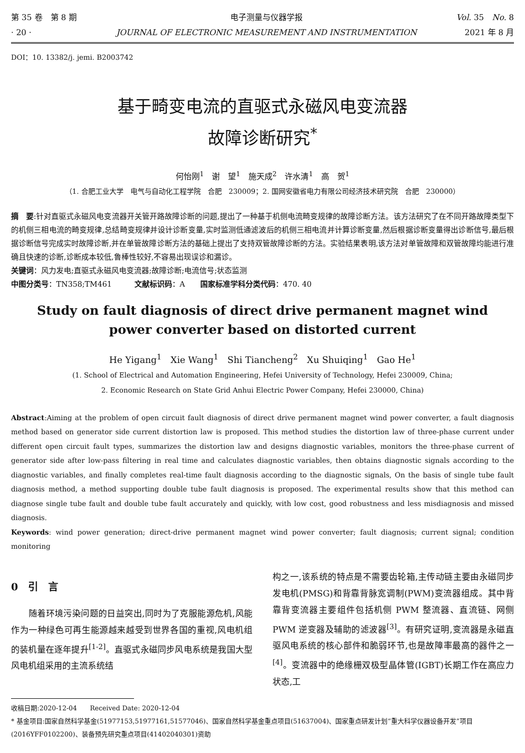第 35 卷　第 8 期
· 20 ·
电子测量与仪器学报
JOURNAL OF ELECTRONIC MEASUREMENT AND INSTRUMENTATION
Vol. 35　No. 8
2021 年 8 月
DOI：10. 13382/j. jemi. B2003742
基于畸变电流的直驱式永磁风电变流器
故障诊断研究<sup>*</sup>
何怡刚<sup>1</sup>　谢　望<sup>1</sup>　施天成<sup>2</sup>　许水清<sup>1</sup>　高　贺<sup>1</sup>
（1. 合肥工业大学　电气与自动化工程学院　合肥　230009；2. 国网安徽省电力有限公司经济技术研究院　合肥　230000）
摘　要:针对直驱式永磁风电变流器开关管开路故障诊断的问题,提出了一种基于机侧电流畸变规律的故障诊断方法。该方法研究了在不同开路故障类型下的机侧三相电流的畸变规律,总结畸变规律并设计诊断变量,实时监测低通滤波后的机侧三相电流并计算诊断变量,然后根据诊断变量得出诊断信号,最后根据诊断信号完成实时故障诊断,并在单管故障诊断方法的基础上提出了支持双管故障诊断的方法。实验结果表明,该方法对单管故障和双管故障均能进行准确且快速的诊断,诊断成本较低,鲁棒性较好,不容易出现误诊和漏诊。
关键词：风力发电;直驱式永磁风电变流器;故障诊断;电流信号;状态监测
中图分类号：TN358;TM461　　　文献标识码：A　　国家标准学科分类代码：470. 40
Study on fault diagnosis of direct drive permanent magnet wind
power converter based on distorted current
He Yigang<sup>1</sup>　Xie Wang<sup>1</sup>　Shi Tiancheng<sup>2</sup>　Xu Shuiqing<sup>1</sup>　Gao He<sup>1</sup>
(1. School of Electrical and Automation Engineering, Hefei University of Technology, Hefei 230009, China;
2. Economic Research on State Grid Anhui Electric Power Company, Hefei 230000, China)
Abstract:Aiming at the problem of open circuit fault diagnosis of direct drive permanent magnet wind power converter, a fault diagnosis method based on generator side current distortion law is proposed. This method studies the distortion law of three-phase current under different open circuit fault types, summarizes the distortion law and designs diagnostic variables, monitors the three-phase current of generator side after low-pass filtering in real time and calculates diagnostic variables, then obtains diagnostic signals according to the diagnostic variables, and finally completes real-time fault diagnosis according to the diagnostic signals, On the basis of single tube fault diagnosis method, a method supporting double tube fault diagnosis is proposed. The experimental results show that this method can diagnose single tube fault and double tube fault accurately and quickly, with low cost, good robustness and less misdiagnosis and missed diagnosis.
Keywords: wind power generation; direct-drive permanent magnet wind power converter; fault diagnosis; current signal; condition monitoring
0　引　言
　　随着环境污染问题的日益突出,同时为了克服能源危机,风能作为一种绿色可再生能源越来越受到世界各国的重视,风电机组的装机量在逐年提升<sup>[1-2]</sup>。直驱式永磁同步风电系统是我国大型风电机组采用的主流系统结
构之一,该系统的特点是不需要齿轮箱,主传动链主要由永磁同步发电机(PMSG)和背靠背脉宽调制(PWM)变流器组成。其中背靠背变流器主要组件包括机侧 PWM 整流器、直流链、网侧 PWM 逆变器及辅助的滤波器<sup>[3]</sup>。有研究证明,变流器是永磁直驱风电系统的核心部件和脆弱环节,也是故障率最高的器件之一<sup>[4]</sup>。变流器中的绝缘栅双极型晶体管(IGBT)长期工作在高应力状态,工
收稿日期:2020-12-04　　Received Date: 2020-12-04
* 基金项目:国家自然科学基金(51977153,51977161,51577046)、国家自然科学基金重点项目(51637004)、国家重点研发计划“重大科学仪器设备开发”项目(2016YFF0102200)、装备预先研究重点项目(41402040301)资助